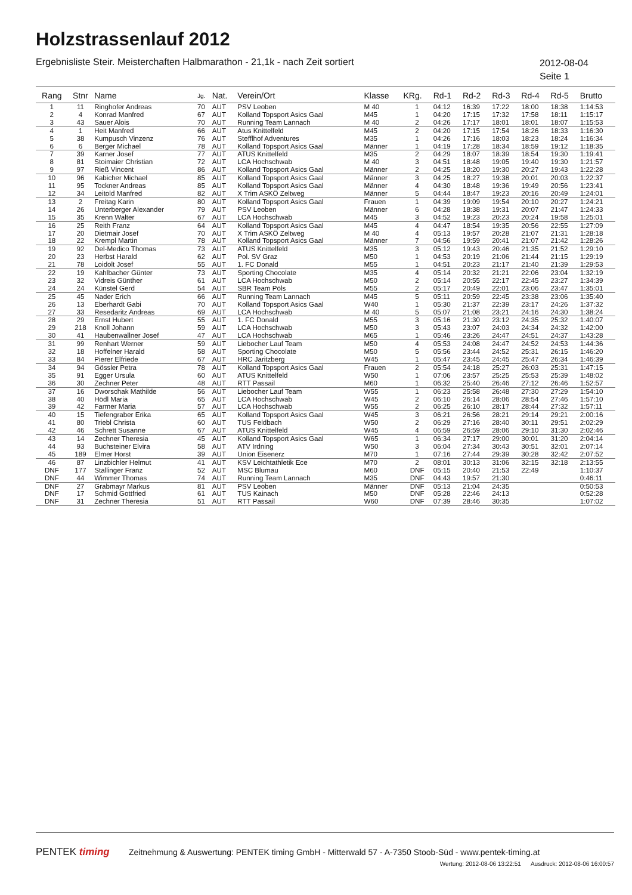Holzstrassenlauf 2012
Ergebnisliste Steir. Meisterchaften Halbmarathon - 21,1k - nach Zeit sortiert
2012-08-04
Seite 1
| Rang | Stnr | Name | Jg. | Nat. | Verein/Ort | Klasse | KRg. | Rd-1 | Rd-2 | Rd-3 | Rd-4 | Rd-5 | Brutto |
| --- | --- | --- | --- | --- | --- | --- | --- | --- | --- | --- | --- | --- | --- |
| 1 | 11 | Ringhofer Andreas | 70 | AUT | PSV Leoben | M 40 | 1 | 04:12 | 16:39 | 17:22 | 18:00 | 18:38 | 1:14:53 |
| 2 | 4 | Konrad Manfred | 67 | AUT | Kolland Topsport Asics Gaal | M45 | 1 | 04:20 | 17:15 | 17:32 | 17:58 | 18:11 | 1:15:17 |
| 3 | 43 | Sauer Alois | 70 | AUT | Running Team Lannach | M 40 | 2 | 04:26 | 17:17 | 18:01 | 18:01 | 18:07 | 1:15:53 |
| 4 | 1 | Heit Manfred | 66 | AUT | Atus Knittelfeld | M45 | 2 | 04:20 | 17:15 | 17:54 | 18:26 | 18:33 | 1:16:30 |
| 5 | 38 | Kumpusch Vinzenz | 76 | AUT | Stefflhof Adventures | M35 | 1 | 04:26 | 17:16 | 18:03 | 18:23 | 18:24 | 1:16:34 |
| 6 | 6 | Berger Michael | 78 | AUT | Kolland Topsport Asics Gaal | Männer | 1 | 04:19 | 17:28 | 18:34 | 18:59 | 19:12 | 1:18:35 |
| 7 | 39 | Karner Josef | 77 | AUT | ATUS Knittelfeld | M35 | 2 | 04:29 | 18:07 | 18:39 | 18:54 | 19:30 | 1:19:41 |
| 8 | 81 | Stoimaier Christian | 72 | AUT | LCA Hochschwab | M 40 | 3 | 04:51 | 18:48 | 19:05 | 19:40 | 19:30 | 1:21:57 |
| 9 | 97 | Rieß Vincent | 86 | AUT | Kolland Topsport Asics Gaal | Männer | 2 | 04:25 | 18:20 | 19:30 | 20:27 | 19:43 | 1:22:28 |
| 10 | 96 | Kabicher Michael | 85 | AUT | Kolland Topsport Asics Gaal | Männer | 3 | 04:25 | 18:27 | 19:38 | 20:01 | 20:03 | 1:22:37 |
| 11 | 95 | Tockner Andreas | 85 | AUT | Kolland Topsport Asics Gaal | Männer | 4 | 04:30 | 18:48 | 19:36 | 19:49 | 20:56 | 1:23:41 |
| 12 | 34 | Leitold Manfred | 82 | AUT | X Trim ASKÖ Zeltweg | Männer | 5 | 04:44 | 18:47 | 19:23 | 20:16 | 20:49 | 1:24:01 |
| 13 | 2 | Freitag Karin | 80 | AUT | Kolland Topsport Asics Gaal | Frauen | 1 | 04:39 | 19:09 | 19:54 | 20:10 | 20:27 | 1:24:21 |
| 14 | 26 | Unterberger Alexander | 79 | AUT | PSV Leoben | Männer | 6 | 04:28 | 18:38 | 19:31 | 20:07 | 21:47 | 1:24:33 |
| 15 | 35 | Krenn Walter | 67 | AUT | LCA Hochschwab | M45 | 3 | 04:52 | 19:23 | 20:23 | 20:24 | 19:58 | 1:25:01 |
| 16 | 25 | Reith Franz | 64 | AUT | Kolland Topsport Asics Gaal | M45 | 4 | 04:47 | 18:54 | 19:35 | 20:56 | 22:55 | 1:27:09 |
| 17 | 20 | Dietmair Josef | 70 | AUT | X Trim ASKÖ Zeltweg | M 40 | 4 | 05:13 | 19:57 | 20:28 | 21:07 | 21:31 | 1:28:18 |
| 18 | 22 | Krempl Martin | 78 | AUT | Kolland Topsport Asics Gaal | Männer | 7 | 04:56 | 19:59 | 20:41 | 21:07 | 21:42 | 1:28:26 |
| 19 | 92 | Del-Medico Thomas | 73 | AUT | ATUS Knittelfeld | M35 | 3 | 05:12 | 19:43 | 20:46 | 21:35 | 21:52 | 1:29:10 |
| 20 | 23 | Herbst Harald | 62 | AUT | Pol. SV Graz | M50 | 1 | 04:53 | 20:19 | 21:06 | 21:44 | 21:15 | 1:29:19 |
| 21 | 78 | Loidolt Josef | 55 | AUT | 1. FC Donald | M55 | 1 | 04:51 | 20:23 | 21:17 | 21:40 | 21:39 | 1:29:53 |
| 22 | 19 | Kahlbacher Günter | 73 | AUT | Sporting Chocolate | M35 | 4 | 05:14 | 20:32 | 21:21 | 22:06 | 23:04 | 1:32:19 |
| 23 | 32 | Vidreis Günther | 61 | AUT | LCA Hochschwab | M50 | 2 | 05:14 | 20:55 | 22:17 | 22:45 | 23:27 | 1:34:39 |
| 24 | 24 | Künstel Gerd | 54 | AUT | SBR Team Pöls | M55 | 2 | 05:17 | 20:49 | 22:01 | 23:06 | 23:47 | 1:35:01 |
| 25 | 45 | Nader Erich | 66 | AUT | Running Team Lannach | M45 | 5 | 05:11 | 20:59 | 22:45 | 23:38 | 23:06 | 1:35:40 |
| 26 | 13 | Eberhardt Gabi | 70 | AUT | Kolland Topsport Asics Gaal | W40 | 1 | 05:30 | 21:37 | 22:39 | 23:17 | 24:26 | 1:37:32 |
| 27 | 33 | Resedaritz Andreas | 69 | AUT | LCA Hochschwab | M 40 | 5 | 05:07 | 21:08 | 23:21 | 24:16 | 24:30 | 1:38:24 |
| 28 | 29 | Ernst Hubert | 55 | AUT | 1. FC Donald | M55 | 3 | 05:16 | 21:30 | 23:12 | 24:35 | 25:32 | 1:40:07 |
| 29 | 218 | Knoll Johann | 59 | AUT | LCA Hochschwab | M50 | 3 | 05:43 | 23:07 | 24:03 | 24:34 | 24:32 | 1:42:00 |
| 30 | 41 | Haubenwallner Josef | 47 | AUT | LCA Hochschwab | M65 | 1 | 05:46 | 23:26 | 24:47 | 24:51 | 24:37 | 1:43:28 |
| 31 | 99 | Renhart Werner | 59 | AUT | Liebocher Lauf Team | M50 | 4 | 05:53 | 24:08 | 24:47 | 24:52 | 24:53 | 1:44:36 |
| 32 | 18 | Hoffelner Harald | 58 | AUT | Sporting Chocolate | M50 | 5 | 05:56 | 23:44 | 24:52 | 25:31 | 26:15 | 1:46:20 |
| 33 | 84 | Pierer Elfriede | 67 | AUT | HRC Jaritzberg | W45 | 1 | 05:47 | 23:45 | 24:45 | 25:47 | 26:34 | 1:46:39 |
| 34 | 94 | Gössler Petra | 78 | AUT | Kolland Topsport Asics Gaal | Frauen | 2 | 05:54 | 24:18 | 25:27 | 26:03 | 25:31 | 1:47:15 |
| 35 | 91 | Egger Ursula | 60 | AUT | ATUS Knittelfeld | W50 | 1 | 07:06 | 23:57 | 25:25 | 25:53 | 25:39 | 1:48:02 |
| 36 | 30 | Zechner Peter | 48 | AUT | RTT Passail | M60 | 1 | 06:32 | 25:40 | 26:46 | 27:12 | 26:46 | 1:52:57 |
| 37 | 16 | Dworschak Mathilde | 56 | AUT | Liebocher Lauf Team | W55 | 1 | 06:23 | 25:58 | 26:48 | 27:30 | 27:29 | 1:54:10 |
| 38 | 40 | Hödl Maria | 65 | AUT | LCA Hochschwab | W45 | 2 | 06:10 | 26:14 | 28:06 | 28:54 | 27:46 | 1:57:10 |
| 39 | 42 | Farmer Maria | 57 | AUT | LCA Hochschwab | W55 | 2 | 06:25 | 26:10 | 28:17 | 28:44 | 27:32 | 1:57:11 |
| 40 | 15 | Tiefengraber Erika | 65 | AUT | Kolland Topsport Asics Gaal | W45 | 3 | 06:21 | 26:56 | 28:21 | 29:14 | 29:21 | 2:00:16 |
| 41 | 80 | Triebl Christa | 60 | AUT | TUS Feldbach | W50 | 2 | 06:29 | 27:16 | 28:40 | 30:11 | 29:51 | 2:02:29 |
| 42 | 46 | Schrett Susanne | 67 | AUT | ATUS Knittelfeld | W45 | 4 | 06:59 | 26:59 | 28:06 | 29:10 | 31:30 | 2:02:46 |
| 43 | 14 | Zechner Theresia | 45 | AUT | Kolland Topsport Asics Gaal | W65 | 1 | 06:34 | 27:17 | 29:00 | 30:01 | 31:20 | 2:04:14 |
| 44 | 93 | Buchsteiner Elvira | 58 | AUT | ATV Irdning | W50 | 3 | 06:04 | 27:34 | 30:43 | 30:51 | 32:01 | 2:07:14 |
| 45 | 189 | Elmer Horst | 39 | AUT | Union Eisenerz | M70 | 1 | 07:16 | 27:44 | 29:39 | 30:28 | 32:42 | 2:07:52 |
| 46 | 87 | Linzbichler Helmut | 41 | AUT | KSV Leichtathletik Ece | M70 | 2 | 08:01 | 30:13 | 31:06 | 32:15 | 32:18 | 2:13:55 |
| DNF | 177 | Stallinger Franz | 52 | AUT | MSC Blumau | M60 | DNF | 05:15 | 20:40 | 21:53 | 22:49 | | 1:10:37 |
| DNF | 44 | Wimmer Thomas | 74 | AUT | Running Team Lannach | M35 | DNF | 04:43 | 19:57 | 21:30 | | | 0:46:11 |
| DNF | 27 | Grabmayr Markus | 81 | AUT | PSV Leoben | Männer | DNF | 05:13 | 21:04 | 24:35 | | | 0:50:53 |
| DNF | 17 | Schmid Gottfried | 61 | AUT | TUS Kainach | M50 | DNF | 05:28 | 22:46 | 24:13 | | | 0:52:28 |
| DNF | 31 | Zechner Theresia | 51 | AUT | RTT Passail | W60 | DNF | 07:39 | 28:46 | 30:35 | | | 1:07:02 |
PENTEK timing
Zeitnehmung & Auswertung: PENTEK timing GmbH - Mitterwald 57 - A-7350 Stoob-Süd - www.pentek-timing.at
Wertung: 2012-08-06 13:22:51 Ausdruck: 2012-08-06 16:00:57